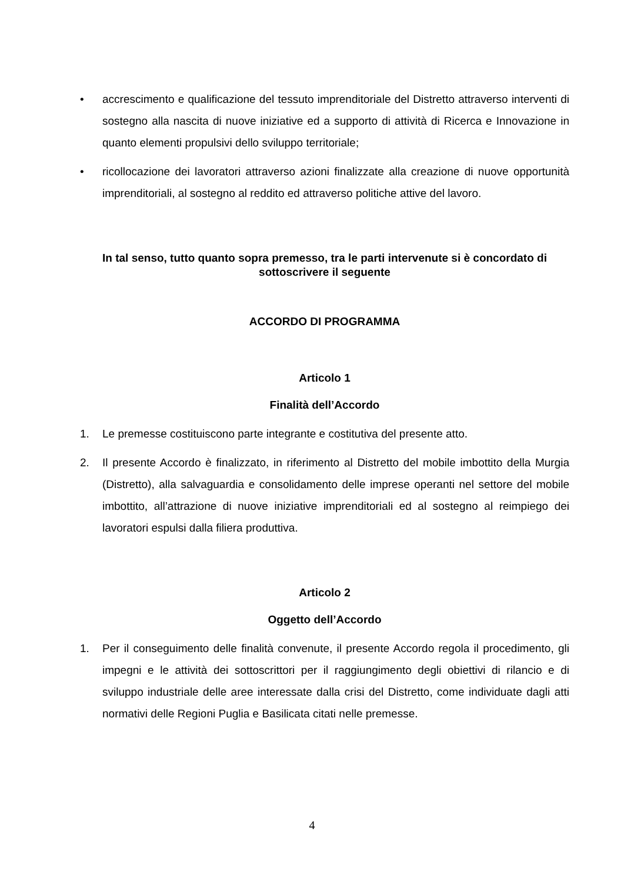• accrescimento e qualificazione del tessuto imprenditoriale del Distretto attraverso interventi di sostegno alla nascita di nuove iniziative ed a supporto di attività di Ricerca e Innovazione in quanto elementi propulsivi dello sviluppo territoriale;
• ricollocazione dei lavoratori attraverso azioni finalizzate alla creazione di nuove opportunità imprenditoriali, al sostegno al reddito ed attraverso politiche attive del lavoro.
In tal senso, tutto quanto sopra premesso, tra le parti intervenute si è concordato di sottoscrivere il seguente
ACCORDO DI PROGRAMMA
Articolo 1
Finalità dell’Accordo
1. Le premesse costituiscono parte integrante e costitutiva del presente atto.
2. Il presente Accordo è finalizzato, in riferimento al Distretto del mobile imbottito della Murgia (Distretto), alla salvaguardia e consolidamento delle imprese operanti nel settore del mobile imbottito, all’attrazione di nuove iniziative imprenditoriali ed al sostegno al reimpiego dei lavoratori espulsi dalla filiera produttiva.
Articolo 2
Oggetto dell’Accordo
1. Per il conseguimento delle finalità convenute, il presente Accordo regola il procedimento, gli impegni e le attività dei sottoscrittori per il raggiungimento degli obiettivi di rilancio e di sviluppo industriale delle aree interessate dalla crisi del Distretto, come individuate dagli atti normativi delle Regioni Puglia e Basilicata citati nelle premesse.
4